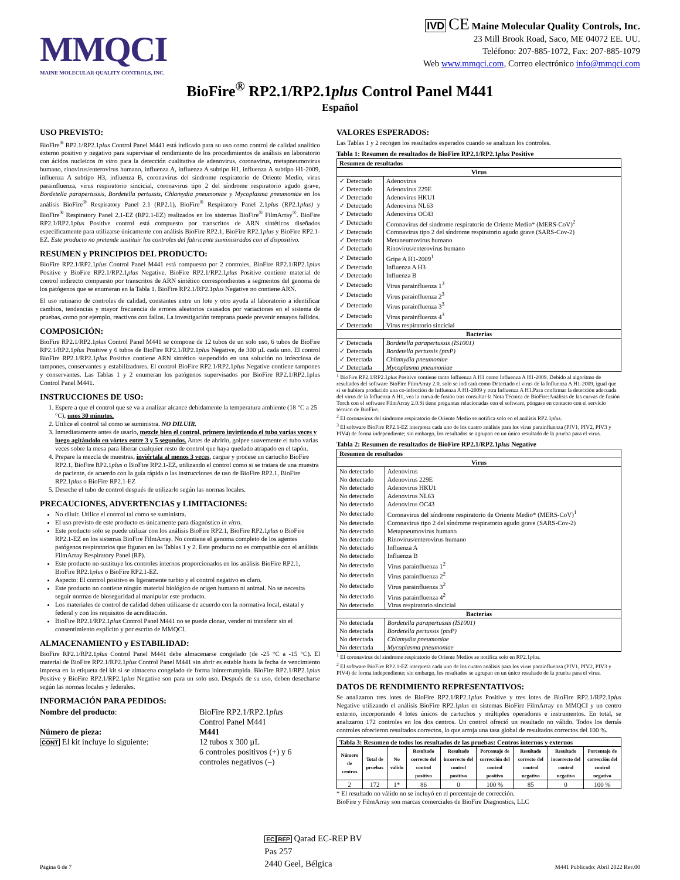MMQCI
MAINE MOLECULAR QUALITY CONTROLS, INC.
IVD CE Maine Molecular Quality Controls, Inc.
23 Mill Brook Road, Saco, ME 04072 EE. UU.
Teléfono: 207-885-1072, Fax: 207-885-1079
Web www.mmqci.com, Correo electrónico info@mmqci.com
BioFire<sup>®</sup> RP2.1/RP2.1plus Control Panel M441
Español
USO PREVISTO:
BioFire<sup>®</sup> RP2.1/RP2.1plus Control Panel M441 está indicado para su uso como control de calidad analítico externo positivo y negativo para supervisar el rendimiento de los procedimientos de análisis en laboratorio con ácidos nucleicos in vitro para la detección cualitativa de adenovirus, coronavirus, metapneumovirus humano, rinovirus/enterovirus humano, influenza A, influenza A subtipo H1, influenza A subtipo H1-2009, influenza A subtipo H3, influenza B, coronavirus del síndrome respiratorio de Oriente Medio, virus parainfluenza, virus respiratorio sincicial, coronavirus tipo 2 del síndrome respiratorio agudo grave, Bordetella parapertussis, Bordetella pertussis, Chlamydia pneumoniae y Mycoplasma pneumoniae en los análisis BioFire<sup>®</sup> Respiratory Panel 2.1 (RP2.1), BioFire<sup>®</sup> Respiratory Panel 2.1plus (RP2.1plus) y BioFire<sup>®</sup> Respiratory Panel 2.1-EZ (RP2.1-EZ) realizados en los sistemas BioFire<sup>®</sup> FilmArray<sup>®</sup>. BioFire RP2.1/RP2.1plus Positive control está compuesto por transcritos de ARN sintéticos diseñados específicamente para utilizarse únicamente con análisis BioFire RP2.1, BioFire RP2.1plus y BioFire RP2.1-EZ. Este producto no pretende sustituir los controles del fabricante suministrados con el dispositivo.
RESUMEN y PRINCIPIOS DEL PRODUCTO:
BioFire RP2.1/RP2.1plus Control Panel M441 está compuesto por 2 controles, BioFire RP2.1/RP2.1plus Positive y BioFire RP2.1/RP2.1plus Negative. BioFire RP2.1/RP2.1plus Positive contiene material de control indirecto compuesto por transcritos de ARN sintético correspondientes a segmentos del genoma de los patógenos que se enumeran en la Tabla 1. BioFire RP2.1/RP2.1plus Negative no contiene ARN.
El uso rutinario de controles de calidad, constantes entre un lote y otro ayuda al laboratorio a identificar cambios, tendencias y mayor frecuencia de errores aleatorios causados por variaciones en el sistema de pruebas, como por ejemplo, reactivos con fallos. La investigación temprana puede prevenir ensayos fallidos.
COMPOSICIÓN:
BioFire RP2.1/RP2.1plus Control Panel M441 se compone de 12 tubos de un solo uso, 6 tubos de BioFire RP2.1/RP2.1plus Positive y 6 tubos de BioFire RP2.1/RP2.1plus Negative, de 300 µL cada uno. El control BioFire RP2.1/RP2.1plus Positive contiene ARN sintético suspendido en una solución no infecciosa de tampones, conservantes y estabilizadores. El control BioFire RP2.1/RP2.1plus Negative contiene tampones y conservantes. Las Tablas 1 y 2 enumeran los patógenos supervisados por BioFire RP2.1/RP2.1plus Control Panel M441.
INSTRUCCIONES DE USO:
1. Espere a que el control que se va a analizar alcance debidamente la temperatura ambiente (18 °C a 25 °C), unos 30 minutos.
2. Utilice el control tal como se suministra. NO DILUIR.
3. Inmediatamente antes de usarlo, mezcle bien el control, primero invirtiendo el tubo varias veces y luego agitándolo en vórtex entre 3 y 5 segundos. Antes de abrirlo, golpee suavemente el tubo varias veces sobre la mesa para liberar cualquier resto de control que haya quedado atrapado en el tapón.
4. Prepare la mezcla de muestras, inviértala al menos 3 veces, cargue y procese un cartucho BioFire RP2.1, BioFire RP2.1plus o BioFire RP2.1-EZ, utilizando el control como si se tratara de una muestra de paciente, de acuerdo con la guía rápida o las instrucciones de uso de BioFire RP2.1, BioFire RP2.1plus o BioFire RP2.1-EZ
5. Deseche el tubo de control después de utilizarlo según las normas locales.
PRECAUCIONES, ADVERTENCIAS y LIMITACIONES:
No diluir. Utilice el control tal como se suministra.
El uso previsto de este producto es únicamente para diagnóstico in vitro.
Este producto solo se puede utilizar con los análisis BioFire RP2.1, BioFire RP2.1plus o BioFire RP2.1-EZ en los sistemas BioFire FilmArray. No contiene el genoma completo de los agentes patógenos respiratorios que figuran en las Tablas 1 y 2. Este producto no es compatible con el análisis FilmArray Respiratory Panel (RP).
Este producto no sustituye los controles internos proporcionados en los análisis BioFire RP2.1, BioFire RP2.1plus o BioFire RP2.1-EZ.
Aspecto: El control positivo es ligeramente turbio y el control negativo es claro.
Este producto no contiene ningún material biológico de origen humano ni animal. No se necesita seguir normas de bioseguridad al manipular este producto.
Los materiales de control de calidad deben utilizarse de acuerdo con la normativa local, estatal y federal y con los requisitos de acreditación.
BioFire RP2.1/RP2.1plus Control Panel M441 no se puede clonar, vender ni transferir sin el consentimiento explícito y por escrito de MMQCI.
ALMACENAMIENTO y ESTABILIDAD:
BioFire RP2.1/RP2.1plus Control Panel M441 debe almacenarse congelado (de -25 °C a -15 °C). El material de BioFire RP2.1/RP2.1plus Control Panel M441 sin abrir es estable hasta la fecha de vencimiento impresa en la etiqueta del kit si se almacena congelado de forma ininterrumpida. BioFire RP2.1/RP2.1plus Positive y BioFire RP2.1/RP2.1plus Negative son para un solo uso. Después de su uso, deben desecharse según las normas locales y federales.
INFORMACIÓN PARA PEDIDOS:
Nombre del producto:
Número de pieza:
CONT El kit incluye lo siguiente:
BioFire RP2.1/RP2.1plus
Control Panel M441
M441
12 tubos x 300 µL
6 controles positivos (+) y 6
controles negativos (–)
VALORES ESPERADOS:
Las Tablas 1 y 2 recogen los resultados esperados cuando se analizan los controles.
Tabla 1: Resumen de resultados de BioFire RP2.1/RP2.1plus Positive
| Resumen de resultados | |
| --- | --- |
| Virus | |
| ✓ Detectado | Adenovirus |
| ✓ Detectado | Adenovirus 229E |
| ✓ Detectado | Adenovirus HKU1 |
| ✓ Detectado | Adenovirus NL63 |
| ✓ Detectado | Adenovirus OC43 |
| ✓ Detectado | Coronavirus del síndrome respiratorio de Oriente Medio* (MERS-CoV)<sup>2</sup> |
| ✓ Detectado | Coronavirus tipo 2 del síndrome respiratorio agudo grave (SARS-Cov-2) |
| ✓ Detectado | Metaneumovirus humano |
| ✓ Detectado | Rinovirus/enterovirus humano |
| ✓ Detectado | Gripe A H1-2009<sup>1</sup> |
| ✓ Detectado | Influenza A H3 |
| ✓ Detectado | Influenza B |
| ✓ Detectado | Virus parainfluenza 1<sup>3</sup> |
| ✓ Detectado | Virus parainfluenza 2<sup>3</sup> |
| ✓ Detectado | Virus parainfluenza 3<sup>3</sup> |
| ✓ Detectado | Virus parainfluenza 4<sup>3</sup> |
| ✓ Detectado | Virus respiratorio sincicial |
| Bacterias | |
| ✓ Detectada | Bordetella parapertussis (IS1001) |
| ✓ Detectada | Bordetella pertussis (ptxP) |
| ✓ Detectada | Chlamydia pneumoniae |
| ✓ Detectada | Mycoplasma pneumoniae |
<sup>1</sup> BioFire RP2.1/RP2.1plus Positive contiene tanto Influenza A H1 como Influenza A H1-2009. Debido al algoritmo de resultados del software BioFire FilmArray 2.0, solo se indicará como Detectado el virus de la Influenza A H1-2009, igual que si se hubiera producido una co-infección de Influenza A H1-2009 y otra Influenza A H1.Para confirmar la detección adecuada del virus de la Influenza A H1, vea la curva de fusión tras consultar la Nota Técnica de BioFire:Análisis de las curvas de fusión Torch con el software FilmArray 2.0.Si tiene preguntas relacionadas con el software, póngase en contacto con el servicio técnico de BioFire.
<sup>2</sup> El coronavirus del síndrome respiratorio de Oriente Medio se notifica solo en el análisis RP2.1plus.
<sup>3</sup> El software BioFire RP2.1-EZ interpreta cada uno de los cuatro análisis para los virus parainfluenza (PIV1, PIV2, PIV3 y PIV4) de forma independiente; sin embargo, los resultados se agrupan en un único resultado de la prueba para el virus.
Tabla 2: Resumen de resultados de BioFire RP2.1/RP2.1plus Negative
| Resumen de resultados | |
| --- | --- |
| Virus | |
| No detectado | Adenovirus |
| No detectado | Adenovirus 229E |
| No detectado | Adenovirus HKU1 |
| No detectado | Adenovirus NL63 |
| No detectado | Adenovirus OC43 |
| No detectado | Coronavirus del síndrome respiratorio de Oriente Medio* (MERS-CoV)<sup>1</sup> |
| No detectado | Coronavirus tipo 2 del síndrome respiratorio agudo grave (SARS-Cov-2) |
| No detectado | Metapneumovirus humano |
| No detectado | Rinovirus/enterovirus humano |
| No detectado | Influenza A |
| No detectado | Influenza B |
| No detectado | Virus parainfluenza 1<sup>2</sup> |
| No detectado | Virus parainfluenza 2<sup>2</sup> |
| No detectado | Virus parainfluenza 3<sup>2</sup> |
| No detectado | Virus parainfluenza 4<sup>2</sup> |
| No detectado | Virus respiratorio sincicial |
| Bacterias | |
| No detectada | Bordetella parapertussis (IS1001) |
| No detectada | Bordetella pertussis (ptxP) |
| No detectada | Chlamydia pneumoniae |
| No detectada | Mycoplasma pneumoniae |
<sup>1</sup> El coronavirus del síndrome respiratorio de Oriente Medios se notifica solo en RP2.1plus.
<sup>2</sup> El software BioFire RP2.1-EZ interpreta cada uno de los cuatro análisis para los virus parainfluenza (PIV1, PIV2, PIV3 y PIV4) de forma independiente; sin embargo, los resultados se agrupan en un único resultado de la prueba para el virus.
DATOS DE RENDIMIENTO REPRESENTATIVOS:
Se analizaron tres lotes de BioFire RP2.1/RP2.1plus Positive y tres lotes de BioFire RP2.1/RP2.1plus Negative utilizando el análisis BioFire RP2.1plus en sistemas BioFire FilmArray en MMQCI y un centro externo, incorporando 4 lotes únicos de cartuchos y múltiples operadores e instrumentos. En total, se analizaron 172 controles en los dos centros. Un control ofreció un resultado no válido. Todos los demás controles ofrecieron resultados correctos, lo que arroja una tasa global de resultados correctos del 100 %.
| Tabla 3: Resumen de todos los resultados de las pruebas: Centros internos y externos | | | | | | | | |
| --- | --- | --- | --- | --- | --- | --- | --- | --- |
| Número de centros | Total de pruebas | No válido | Resultado correcto del control positivo | Resultado incorrecto del control positivo | Porcentaje de corrección del control positivo | Resultado correcto del control negativo | Resultado incorrecto del control negativo | Porcentaje de corrección del control negativo |
| 2 | 172 | 1* | 86 | 0 | 100 % | 85 | 0 | 100 % |
* El resultado no válido no se incluyó en el porcentaje de corrección.
BioFire y FilmArray son marcas comerciales de BioFire Diagnostics, LLC
Página 6 de 7
EC REP Qarad EC-REP BV
Pas 257
2440 Geel, Bélgica
M441 Publicado: Abril 2022 Rev.00